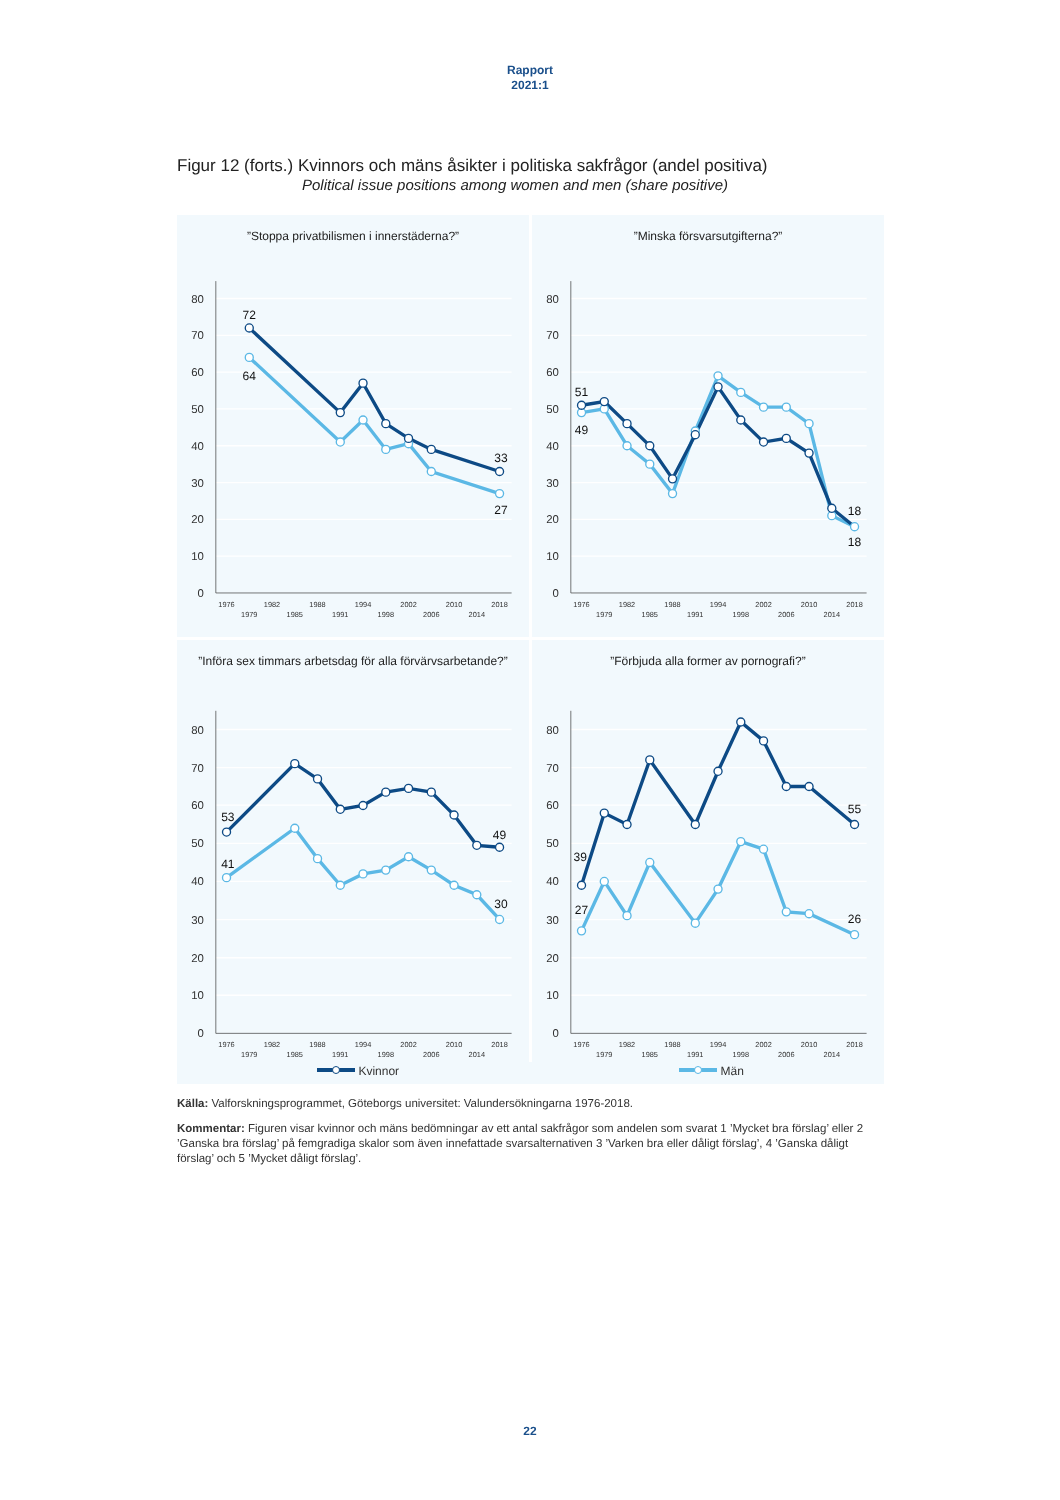Rapport
2021:1
Figur 12 (forts.) Kvinnors och mäns åsikter i politiska sakfrågor (andel positiva)
Political issue positions among women and men (share positive)
”Stoppa privatbilismen i innerstäderna?”
80
70
60
50
40
30
20
10
0
1976
1979
1982
1985
1988
1991
1994
1998
2002
2006
2010
2014
2018
72
64
33
27
”Minska försvarsutgifterna?”
80
70
60
50
40
30
20
10
0
1976
1979
1982
1985
1988
1991
1994
1998
2002
2006
2010
2014
2018
51
49
18
18
”Införa sex timmars arbetsdag för alla förvärvsarbetande?”
80
70
60
50
40
30
20
10
0
1976
1979
1982
1985
1988
1991
1994
1998
2002
2006
2010
2014
2018
53
41
49
30
”Förbjuda alla former av pornografi?”
80
70
60
50
40
30
20
10
0
1976
1979
1982
1985
1988
1991
1994
1998
2002
2006
2010
2014
2018
39
27
55
26
Kvinnor Män
Källa: Valforskningsprogrammet, Göteborgs universitet: Valundersökningarna 1976-2018.
Kommentar: Figuren visar kvinnor och mäns bedömningar av ett antal sakfrågor som andelen som svarat 1 ’Mycket bra förslag’ eller 2 ’Ganska bra förslag’ på femgradiga skalor som även innefattade svarsalternativen 3 ’Varken bra eller dåligt förslag’, 4 ’Ganska dåligt förslag’ och 5 ’Mycket dåligt förslag’.
22